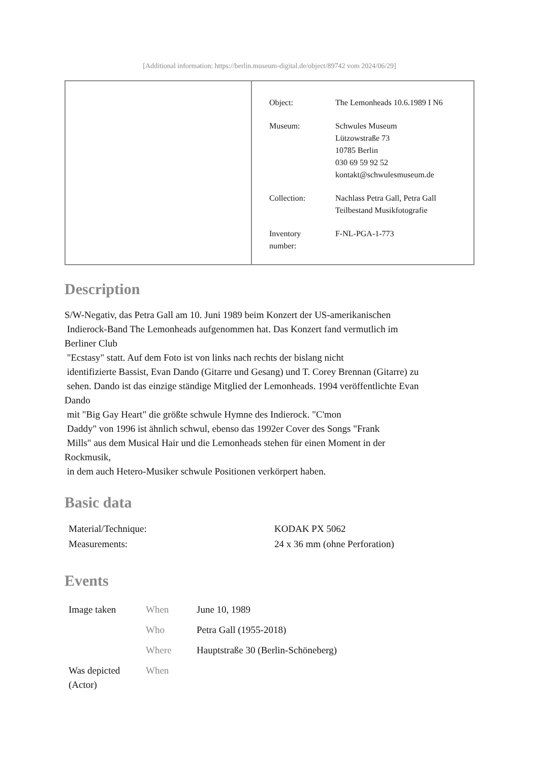[Additional information: https://berlin.museum-digital.de/object/89742 vom 2024/06/29]
| Object: | The Lemonheads 10.6.1989 I N6 |
| Museum: | Schwules Museum Lützowstraße 73 10785 Berlin 030 69 59 92 52 kontakt@schwulesmuseum.de |
| Collection: | Nachlass Petra Gall, Petra Gall Teilbestand Musikfotografie |
| Inventory number: | F-NL-PGA-1-773 |
Description
S/W-Negativ, das Petra Gall am 10. Juni 1989 beim Konzert der US-amerikanischen
Indierock-Band The Lemonheads aufgenommen hat. Das Konzert fand vermutlich im
Berliner Club
"Ecstasy" statt. Auf dem Foto ist von links nach rechts der bislang nicht
identifizierte Bassist, Evan Dando (Gitarre und Gesang) und T. Corey Brennan (Gitarre) zu
sehen. Dando ist das einzige ständige Mitglied der Lemonheads. 1994 veröffentlichte Evan
Dando
mit "Big Gay Heart" die größte schwule Hymne des Indierock. "C'mon
Daddy" von 1996 ist ähnlich schwul, ebenso das 1992er Cover des Songs "Frank
Mills" aus dem Musical Hair und die Lemonheads stehen für einen Moment in der
Rockmusik,
in dem auch Hetero-Musiker schwule Positionen verkörpert haben.
Basic data
| Material/Technique: | KODAK PX 5062 |
| Measurements: | 24 x 36 mm (ohne Perforation) |
Events
| Image taken | When | June 10, 1989 |
| | Who | Petra Gall (1955-2018) |
| | Where | Hauptstraße 30 (Berlin-Schöneberg) |
| Was depicted (Actor) | When | |